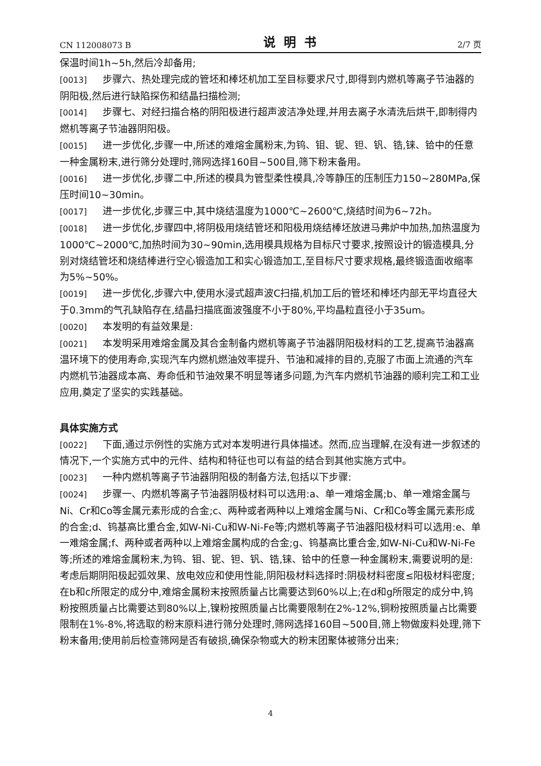CN 112008073 B 说明书 2/7 页
保温时间1h~5h,然后冷却备用;
[0013] 步骤六、热处理完成的管坯和棒坯机加工至目标要求尺寸,即得到内燃机等离子节油器的阴阳极,然后进行缺陷探伤和结晶扫描检测;
[0014] 步骤七、对经扫描合格的阴阳极进行超声波洁净处理,并用去离子水清洗后烘干,即制得内燃机等离子节油器阴阳极。
[0015] 进一步优化,步骤一中,所述的难熔金属粉末,为钨、钼、铌、钽、钒、锆,铼、铪中的任意一种金属粉末,进行筛分处理时,筛网选择160目~500目,筛下粉末备用。
[0016] 进一步优化,步骤二中,所述的模具为管型柔性模具,冷等静压的压制压力150~280MPa,保压时间10~30min。
[0017] 进一步优化,步骤三中,其中烧结温度为1000℃~2600℃,烧结时间为6~72h。
[0018] 进一步优化,步骤四中,将阴极用烧结管坯和阳极用烧结棒坯放进马弗炉中加热,加热温度为1000℃~2000℃,加热时间为30~90min,选用模具规格为目标尺寸要求,按照设计的锻造模具,分别对烧结管坯和烧结棒进行空心锻造加工和实心锻造加工,至目标尺寸要求规格,最终锻造面收缩率为5%~50%。
[0019] 进一步优化,步骤六中,使用水浸式超声波C扫描,机加工后的管坯和棒坯内部无平均直径大于0.3mm的气孔缺陷存在,结晶扫描底面波强度不小于80%,平均晶粒直径小于35um。
[0020] 本发明的有益效果是:
[0021] 本发明采用难熔金属及其合金制备内燃机等离子节油器阴阳极材料的工艺,提高节油器高温环境下的使用寿命,实现汽车内燃机燃油效率提升、节油和减排的目的,克服了市面上流通的汽车内燃机节油器成本高、寿命低和节油效果不明显等诸多问题,为汽车内燃机节油器的顺利完工和工业应用,奠定了坚实的实践基础。
具体实施方式
[0022] 下面,通过示例性的实施方式对本发明进行具体描述。然而,应当理解,在没有进一步叙述的情况下,一个实施方式中的元件、结构和特征也可以有益的结合到其他实施方式中。
[0023] 一种内燃机等离子节油器阴阳极的制备方法,包括以下步骤:
[0024] 步骤一、内燃机等离子节油器阴极材料可以选用:a、单一难熔金属;b、单一难熔金属与Ni、Cr和Co等金属元素形成的合金;c、两种或者两种以上难熔金属与Ni、Cr和Co等金属元素形成的合金;d、钨基高比重合金,如W-Ni-Cu和W-Ni-Fe等;内燃机等离子节油器阳极材料可以选用:e、单一难熔金属;f、两种或者两种以上难熔金属构成的合金;g、钨基高比重合金,如W-Ni-Cu和W-Ni-Fe等;所述的难熔金属粉末,为钨、钼、铌、钽、钒、锆,铼、铪中的任意一种金属粉末,需要说明的是:考虑后期阴阳极起弧效果、放电效应和使用性能,阴阳极材料选择时:阴极材料密度≤阳极材料密度;在b和c所限定的成分中,难熔金属粉末按照质量占比需要达到60%以上;在d和g所限定的成分中,钨粉按照质量占比需要达到80%以上,镍粉按照质量占比需要限制在2%-12%,铜粉按照质量占比需要限制在1%-8%,将选取的粉末原料进行筛分处理时,筛网选择160目~500目,筛上物做废料处理,筛下粉末备用;使用前后检查筛网是否有破损,确保杂物或大的粉末团聚体被筛分出来;
4